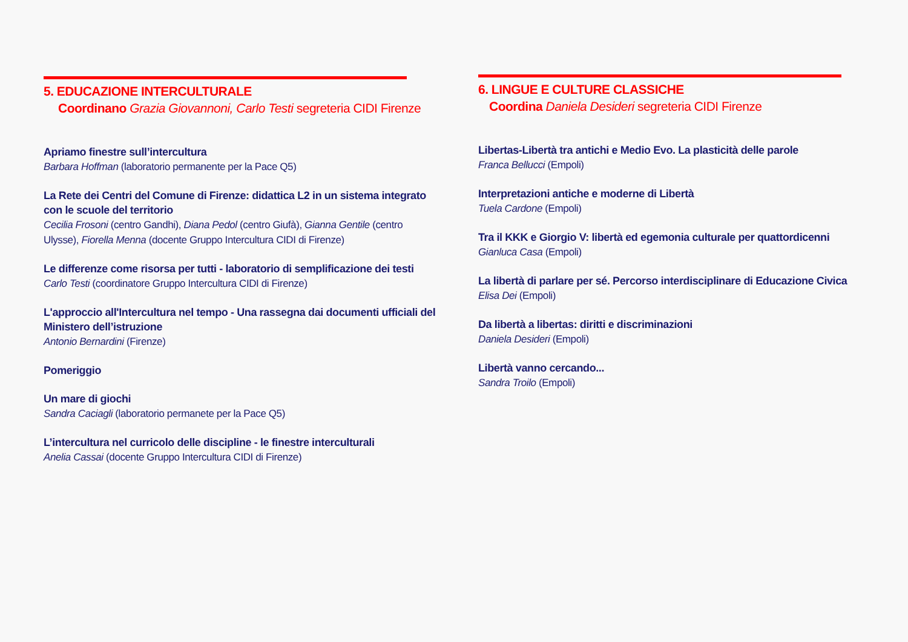5. EDUCAZIONE INTERCULTURALE
Coordinano Grazia Giovannoni, Carlo Testi segreteria CIDI Firenze
Apriamo finestre sull’intercultura
Barbara Hoffman (laboratorio permanente per la Pace Q5)
La Rete dei Centri del Comune di Firenze: didattica L2 in un sistema integrato con le scuole del territorio
Cecilia Frosoni (centro Gandhi), Diana Pedol (centro Giufà), Gianna Gentile (centro Ulysse), Fiorella Menna (docente Gruppo Intercultura CIDI di Firenze)
Le differenze come risorsa per tutti - laboratorio di semplificazione dei testi
Carlo Testi (coordinatore Gruppo Intercultura CIDI di Firenze)
L'approccio all'Intercultura nel tempo - Una rassegna dai documenti ufficiali del Ministero dell’istruzione
Antonio Bernardini (Firenze)
Pomeriggio
Un mare di giochi
Sandra Caciagli (laboratorio permanete per la Pace Q5)
L’intercultura nel curricolo delle discipline - le finestre interculturali
Anelia Cassai (docente Gruppo Intercultura CIDI di Firenze)
6. LINGUE E CULTURE CLASSICHE
Coordina Daniela Desideri segreteria CIDI Firenze
Libertas-Libertà tra antichi e Medio Evo. La plasticità delle parole
Franca Bellucci (Empoli)
Interpretazioni antiche e moderne di Libertà
Tuela Cardone (Empoli)
Tra il KKK e Giorgio V: libertà ed egemonia culturale per quattordicenni
Gianluca Casa (Empoli)
La libertà di parlare per sé. Percorso interdisciplinare di Educazione Civica
Elisa Dei (Empoli)
Da libertà a libertas: diritti e discriminazioni
Daniela Desideri (Empoli)
Libertà vanno cercando...
Sandra Troilo (Empoli)